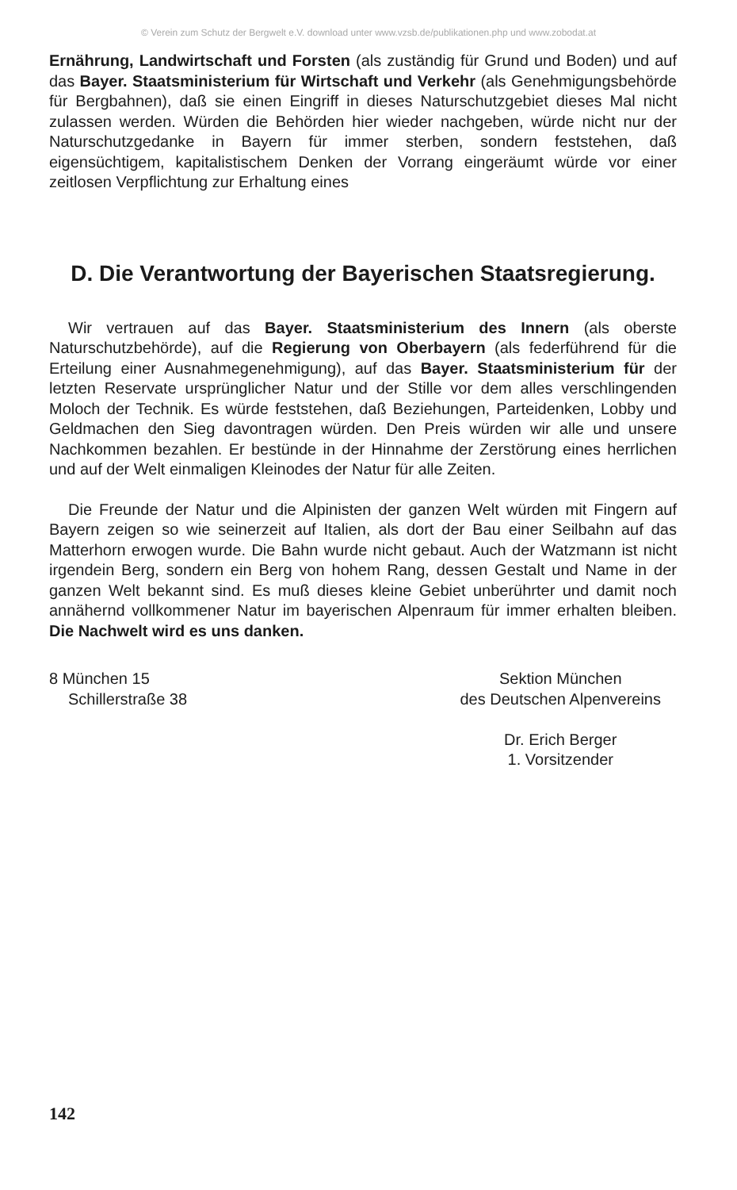© Verein zum Schutz der Bergwelt e.V. download unter www.vzsb.de/publikationen.php und www.zobodat.at
Ernährung, Landwirtschaft und Forsten (als zuständig für Grund und Boden) und auf das Bayer. Staatsministerium für Wirtschaft und Verkehr (als Genehmigungsbehörde für Bergbahnen), daß sie einen Eingriff in dieses Naturschutzgebiet dieses Mal nicht zulassen werden. Würden die Behörden hier wieder nachgeben, würde nicht nur der Naturschutzgedanke in Bayern für immer sterben, sondern feststehen, daß eigensüchtigem, kapitalistischem Denken der Vorrang eingeräumt würde vor einer zeitlosen Verpflichtung zur Erhaltung eines
D. Die Verantwortung der Bayerischen Staatsregierung.
Wir vertrauen auf das Bayer. Staatsministerium des Innern (als oberste Naturschutzbehörde), auf die Regierung von Oberbayern (als federführend für die Erteilung einer Ausnahmegenehmigung), auf das Bayer. Staatsministerium für der letzten Reservate ursprünglicher Natur und der Stille vor dem alles verschlingenden Moloch der Technik. Es würde feststehen, daß Beziehungen, Parteidenken, Lobby und Geldmachen den Sieg davontragen würden. Den Preis würden wir alle und unsere Nachkommen bezahlen. Er bestünde in der Hinnahme der Zerstörung eines herrlichen und auf der Welt einmaligen Kleinodes der Natur für alle Zeiten.
Die Freunde der Natur und die Alpinisten der ganzen Welt würden mit Fingern auf Bayern zeigen so wie seinerzeit auf Italien, als dort der Bau einer Seilbahn auf das Matterhorn erwogen wurde. Die Bahn wurde nicht gebaut. Auch der Watzmann ist nicht irgendein Berg, sondern ein Berg von hohem Rang, dessen Gestalt und Name in der ganzen Welt bekannt sind. Es muß dieses kleine Gebiet unberührter und damit noch annähernd vollkommener Natur im bayerischen Alpenraum für immer erhalten bleiben. Die Nachwelt wird es uns danken.
8 München 15
Schillerstraße 38
Sektion München
des Deutschen Alpenvereins
Dr. Erich Berger
1. Vorsitzender
142